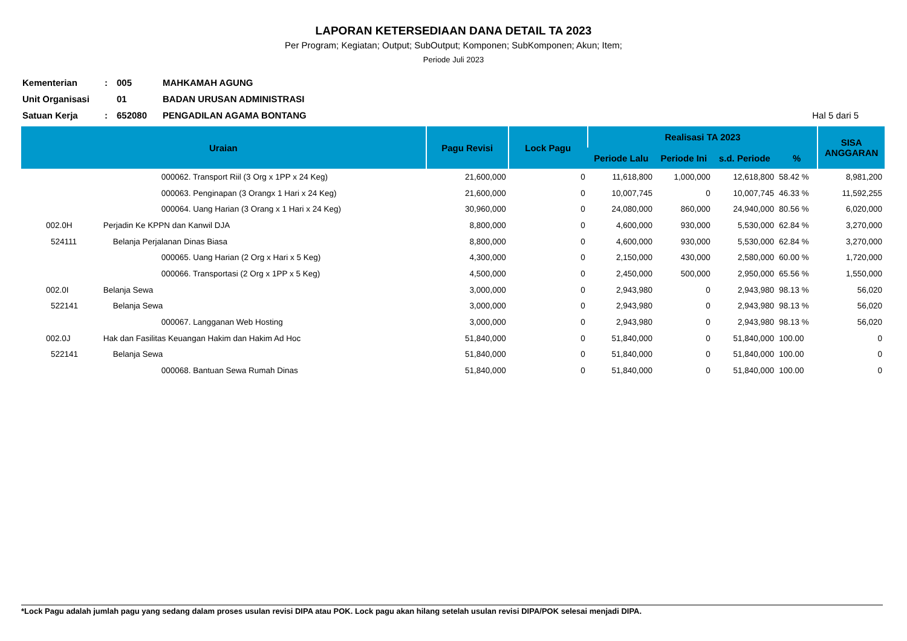LAPORAN KETERSEDIAAN DANA DETAIL TA 2023
Per Program; Kegiatan; Output; SubOutput; Komponen; SubKomponen; Akun; Item;
Periode Juli 2023
Kementerian: 005 MAHKAMAH AGUNG
Unit Organisasi 01 BADAN URUSAN ADMINISTRASI
Satuan Kerja: 652080 PENGADILAN AGAMA BONTANG Hal 5 dari 5
| Uraian | | Pagu Revisi | Lock Pagu | Realisasi TA 2023 | | | | SISA ANGGARAN |
| --- | --- | --- | --- | --- | --- | --- | --- | --- |
| | | | | Periode Lalu | Periode Ini | s.d. Periode | % | |
| | 000062. Transport Riil (3 Org x 1PP x 24 Keg) | 21,600,000 | 0 | 11,618,800 | 1,000,000 | 12,618,800 | 58.42 % | 8,981,200 |
| | 000063. Penginapan (3 Orangx 1 Hari x 24 Keg) | 21,600,000 | 0 | 10,007,745 | 0 | 10,007,745 | 46.33 % | 11,592,255 |
| | 000064. Uang Harian (3 Orang x 1 Hari x 24 Keg) | 30,960,000 | 0 | 24,080,000 | 860,000 | 24,940,000 | 80.56 % | 6,020,000 |
| 002.0H | Perjadin Ke KPPN dan Kanwil DJA | 8,800,000 | 0 | 4,600,000 | 930,000 | 5,530,000 | 62.84 % | 3,270,000 |
| 524111 | Belanja Perjalanan Dinas Biasa | 8,800,000 | 0 | 4,600,000 | 930,000 | 5,530,000 | 62.84 % | 3,270,000 |
| | 000065. Uang Harian (2 Org x Hari x 5 Keg) | 4,300,000 | 0 | 2,150,000 | 430,000 | 2,580,000 | 60.00 % | 1,720,000 |
| | 000066. Transportasi (2 Org x 1PP x 5 Keg) | 4,500,000 | 0 | 2,450,000 | 500,000 | 2,950,000 | 65.56 % | 1,550,000 |
| 002.0I | Belanja Sewa | 3,000,000 | 0 | 2,943,980 | 0 | 2,943,980 | 98.13 % | 56,020 |
| 522141 | Belanja Sewa | 3,000,000 | 0 | 2,943,980 | 0 | 2,943,980 | 98.13 % | 56,020 |
| | 000067. Langganan Web Hosting | 3,000,000 | 0 | 2,943,980 | 0 | 2,943,980 | 98.13 % | 56,020 |
| 002.0J | Hak dan Fasilitas Keuangan Hakim dan Hakim Ad Hoc | 51,840,000 | 0 | 51,840,000 | 0 | 51,840,000 | 100.00 | 0 |
| 522141 | Belanja Sewa | 51,840,000 | 0 | 51,840,000 | 0 | 51,840,000 | 100.00 | 0 |
| | 000068. Bantuan Sewa Rumah Dinas | 51,840,000 | 0 | 51,840,000 | 0 | 51,840,000 | 100.00 | 0 |
*Lock Pagu adalah jumlah pagu yang sedang dalam proses usulan revisi DIPA atau POK. Lock pagu akan hilang setelah usulan revisi DIPA/POK selesai menjadi DIPA.